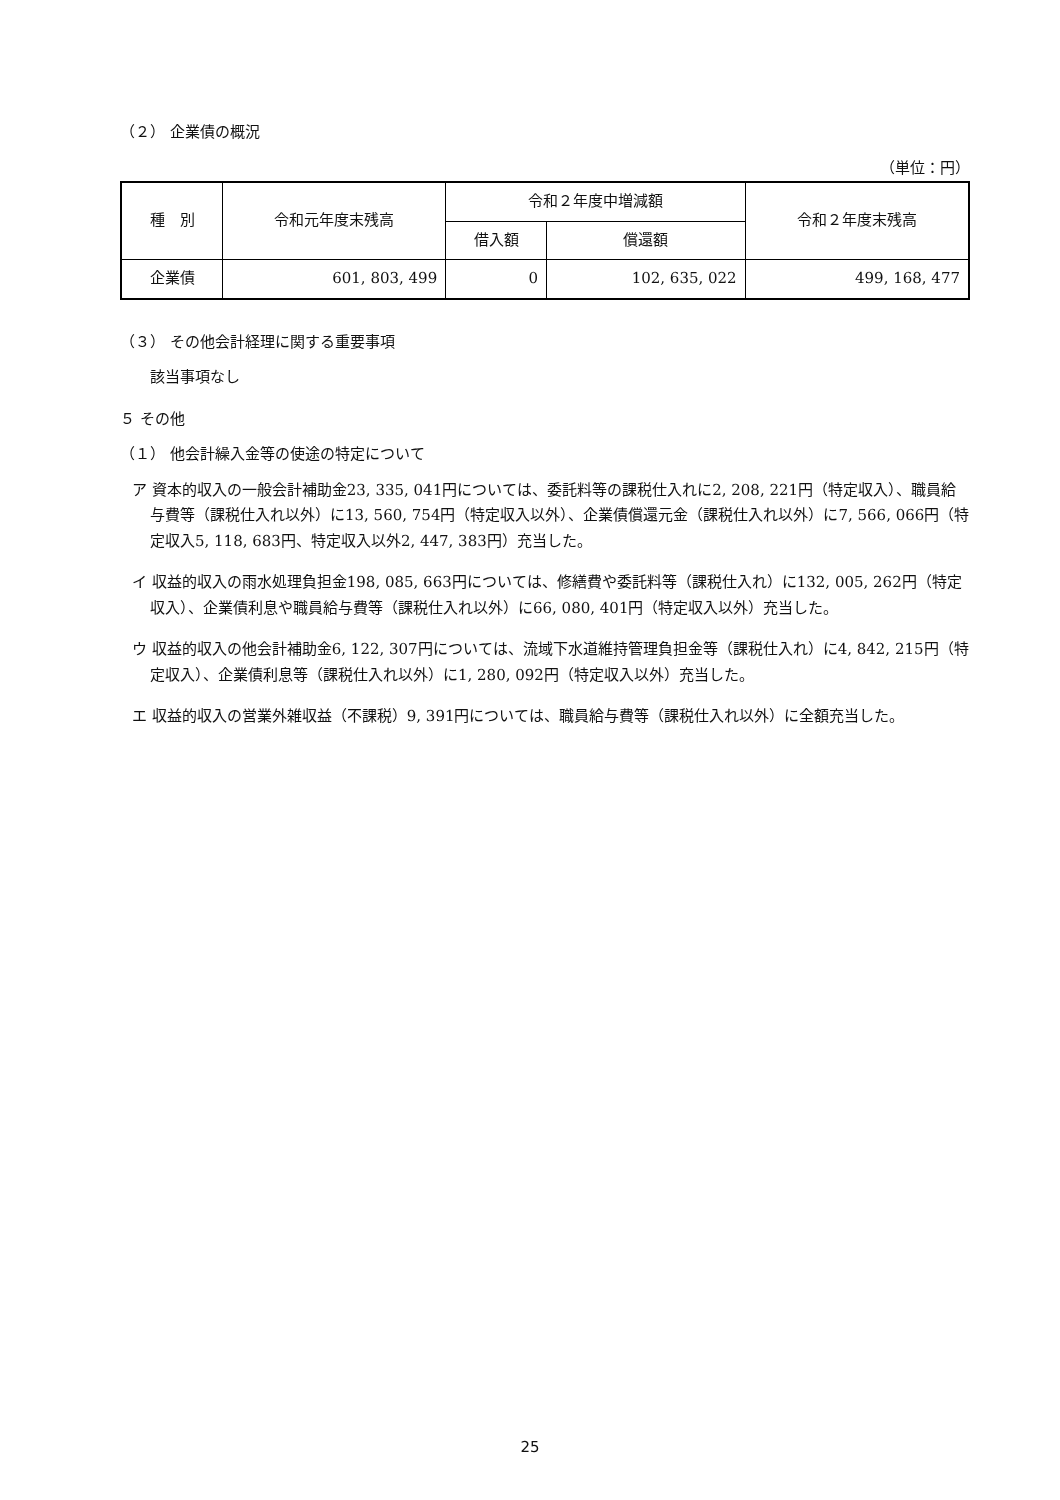（２） 企業債の概況
（単位：円）
| 種 別 | 令和元年度末残高 | 令和２年度中増減額 | | 令和２年度末残高 |
| --- | --- | --- | --- | --- |
| | | 借入額 | 償還額 | |
| 企業債 | 601, 803, 499 | 0 | 102, 635, 022 | 499, 168, 477 |
（３） その他会計経理に関する重要事項
該当事項なし
５ その他
（１） 他会計繰入金等の使途の特定について
ア 資本的収入の一般会計補助金23, 335, 041円については、委託料等の課税仕入れに2, 208, 221円（特定収入）、職員給与費等（課税仕入れ以外）に13, 560, 754円（特定収入以外）、企業債償還元金（課税仕入れ以外）に7, 566, 066円（特定収入5, 118, 683円、特定収入以外2, 447, 383円）充当した。
イ 収益的収入の雨水処理負担金198, 085, 663円については、修繕費や委託料等（課税仕入れ）に132, 005, 262円（特定収入）、企業債利息や職員給与費等（課税仕入れ以外）に66, 080, 401円（特定収入以外）充当した。
ウ 収益的収入の他会計補助金6, 122, 307円については、流域下水道維持管理負担金等（課税仕入れ）に4, 842, 215円（特定収入）、企業債利息等（課税仕入れ以外）に1, 280, 092円（特定収入以外）充当した。
エ 収益的収入の営業外雑収益（不課税）9, 391円については、職員給与費等（課税仕入れ以外）に全額充当した。
25